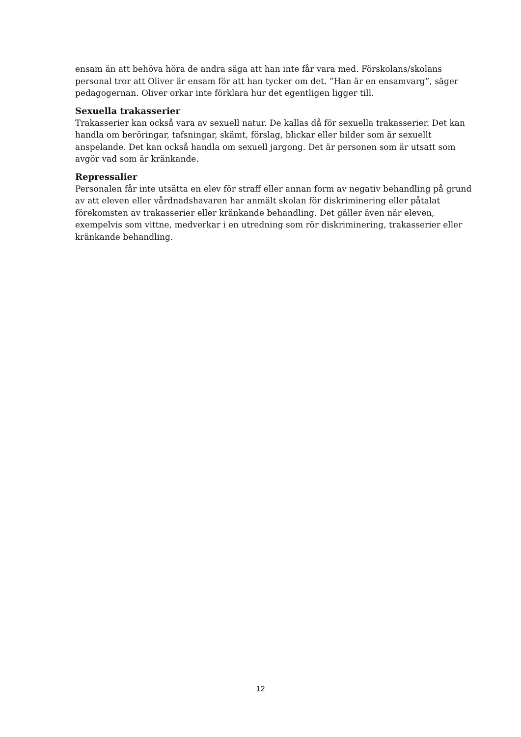ensam än att behöva höra de andra säga att han inte får vara med. Förskolans/skolans personal tror att Oliver är ensam för att han tycker om det. ”Han är en ensamvarg”, säger pedagogernan. Oliver orkar inte förklara hur det egentligen ligger till.
Sexuella trakasserier
Trakasserier kan också vara av sexuell natur. De kallas då för sexuella trakasserier. Det kan handla om beröringar, tafsningar, skämt, förslag, blickar eller bilder som är sexuellt anspelande. Det kan också handla om sexuell jargong. Det är personen som är utsatt som avgör vad som är kränkande.
Repressalier
Personalen får inte utsätta en elev för straff eller annan form av negativ behandling på grund av att eleven eller vårdnadshavaren har anmält skolan för diskriminering eller påtalat förekomsten av trakasserier eller kränkande behandling. Det gäller även när eleven, exempelvis som vittne, medverkar i en utredning som rör diskriminering, trakasserier eller kränkande behandling.
12